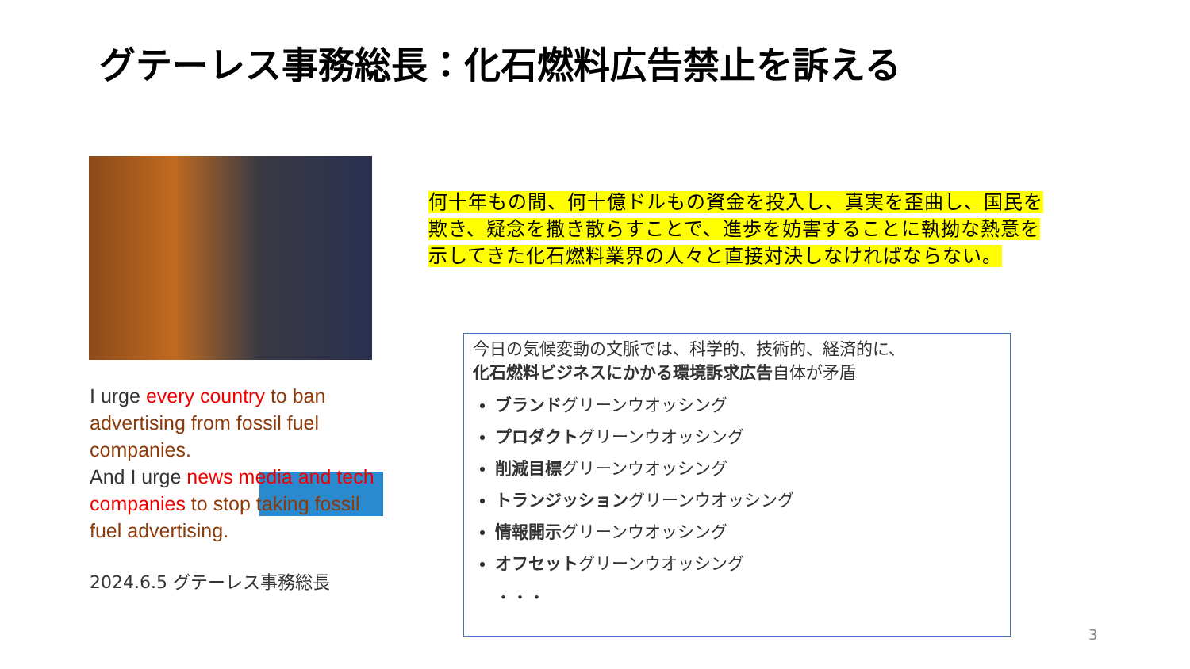グテーレス事務総長：化石燃料広告禁止を訴える
I urge every country to ban advertising from fossil fuel companies.
And I urge news media and tech companies to stop taking fossil fuel advertising.
2024.6.5 グテーレス事務総長
何十年もの間、何十億ドルもの資金を投入し、真実を歪曲し、国民を欺き、疑念を撒き散らすことで、進歩を妨害することに執拗な熱意を示してきた化石燃料業界の人々と直接対決しなければならない。
今日の気候変動の文脈では、科学的、技術的、経済的に、
化石燃料ビジネスにかかる環境訴求広告自体が矛盾
ブランドグリーンウオッシング
プロダクトグリーンウオッシング
削減目標グリーンウオッシング
トランジッショングリーンウオッシング
情報開示グリーンウオッシング
オフセットグリーンウオッシング
・・・
3